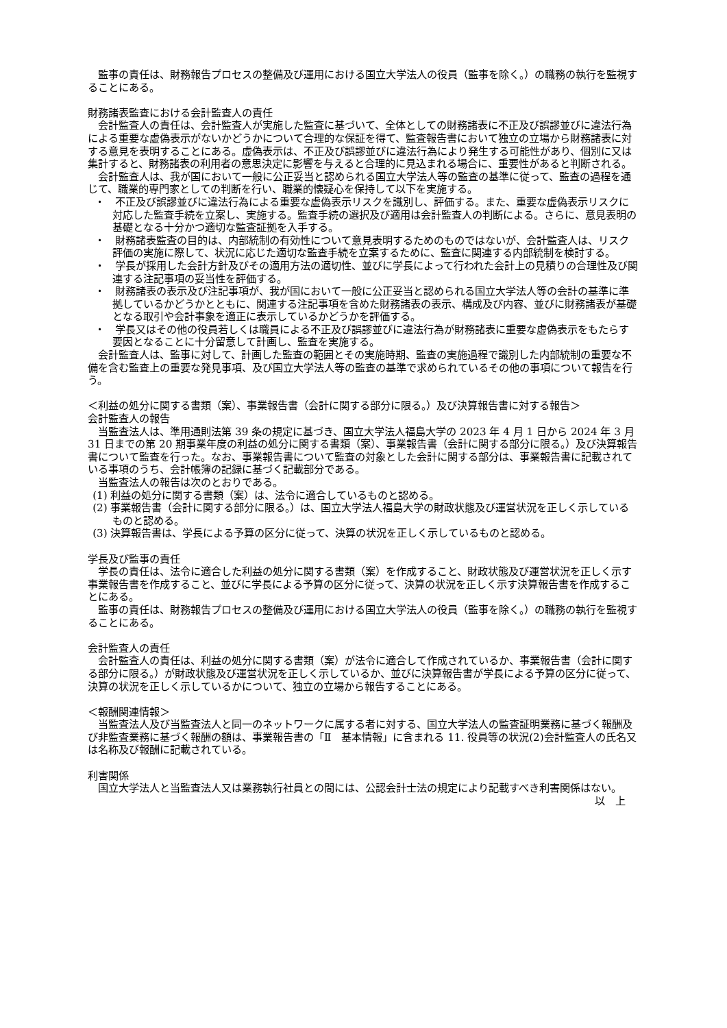監事の責任は、財務報告プロセスの整備及び運用における国立大学法人の役員（監事を除く。）の職務の執行を監視することにある。
財務諸表監査における会計監査人の責任
会計監査人の責任は、会計監査人が実施した監査に基づいて、全体としての財務諸表に不正及び誤謬並びに違法行為による重要な虚偽表示がないかどうかについて合理的な保証を得て、監査報告書において独立の立場から財務諸表に対する意見を表明することにある。虚偽表示は、不正及び誤謬並びに違法行為により発生する可能性があり、個別に又は集計すると、財務諸表の利用者の意思決定に影響を与えると合理的に見込まれる場合に、重要性があると判断される。
会計監査人は、我が国において一般に公正妥当と認められる国立大学法人等の監査の基準に従って、監査の過程を通じて、職業的専門家としての判断を行い、職業的懐疑心を保持して以下を実施する。
・　不正及び誤謬並びに違法行為による重要な虚偽表示リスクを識別し、評価する。また、重要な虚偽表示リスクに対応した監査手続を立案し、実施する。監査手続の選択及び適用は会計監査人の判断による。さらに、意見表明の基礎となる十分かつ適切な監査証拠を入手する。
・　財務諸表監査の目的は、内部統制の有効性について意見表明するためのものではないが、会計監査人は、リスク評価の実施に際して、状況に応じた適切な監査手続を立案するために、監査に関連する内部統制を検討する。
・　学長が採用した会計方針及びその適用方法の適切性、並びに学長によって行われた会計上の見積りの合理性及び関連する注記事項の妥当性を評価する。
・　財務諸表の表示及び注記事項が、我が国において一般に公正妥当と認められる国立大学法人等の会計の基準に準拠しているかどうかとともに、関連する注記事項を含めた財務諸表の表示、構成及び内容、並びに財務諸表が基礎となる取引や会計事象を適正に表示しているかどうかを評価する。
・　学長又はその他の役員若しくは職員による不正及び誤謬並びに違法行為が財務諸表に重要な虚偽表示をもたらす要因となることに十分留意して計画し、監査を実施する。
会計監査人は、監事に対して、計画した監査の範囲とその実施時期、監査の実施過程で識別した内部統制の重要な不備を含む監査上の重要な発見事項、及び国立大学法人等の監査の基準で求められているその他の事項について報告を行う。
＜利益の処分に関する書類（案）、事業報告書（会計に関する部分に限る。）及び決算報告書に対する報告＞
会計監査人の報告
当監査法人は、準用通則法第 39 条の規定に基づき、国立大学法人福島大学の 2023 年 4 月 1 日から 2024 年 3 月 31 日までの第 20 期事業年度の利益の処分に関する書類（案）、事業報告書（会計に関する部分に限る。）及び決算報告書について監査を行った。なお、事業報告書について監査の対象とした会計に関する部分は、事業報告書に記載されている事項のうち、会計帳簿の記録に基づく記載部分である。
当監査法人の報告は次のとおりである。
(1) 利益の処分に関する書類（案）は、法令に適合しているものと認める。
(2) 事業報告書（会計に関する部分に限る。）は、国立大学法人福島大学の財政状態及び運営状況を正しく示しているものと認める。
(3) 決算報告書は、学長による予算の区分に従って、決算の状況を正しく示しているものと認める。
学長及び監事の責任
学長の責任は、法令に適合した利益の処分に関する書類（案）を作成すること、財政状態及び運営状況を正しく示す事業報告書を作成すること、並びに学長による予算の区分に従って、決算の状況を正しく示す決算報告書を作成することにある。
監事の責任は、財務報告プロセスの整備及び運用における国立大学法人の役員（監事を除く。）の職務の執行を監視することにある。
会計監査人の責任
会計監査人の責任は、利益の処分に関する書類（案）が法令に適合して作成されているか、事業報告書（会計に関する部分に限る。）が財政状態及び運営状況を正しく示しているか、並びに決算報告書が学長による予算の区分に従って、決算の状況を正しく示しているかについて、独立の立場から報告することにある。
＜報酬関連情報＞
当監査法人及び当監査法人と同一のネットワークに属する者に対する、国立大学法人の監査証明業務に基づく報酬及び非監査業務に基づく報酬の額は、事業報告書の「Ⅱ　基本情報」に含まれる 11. 役員等の状況(2)会計監査人の氏名又は名称及び報酬に記載されている。
利害関係
国立大学法人と当監査法人又は業務執行社員との間には、公認会計士法の規定により記載すべき利害関係はない。
以　上